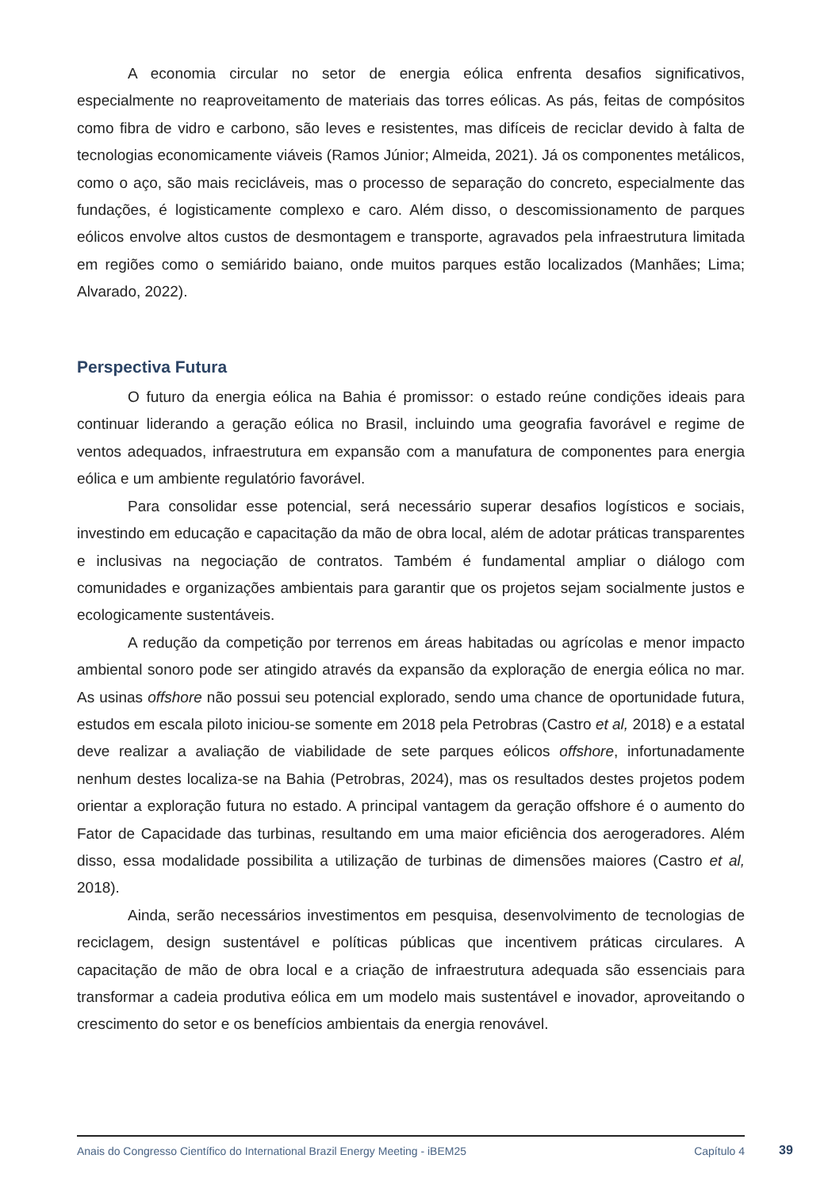A economia circular no setor de energia eólica enfrenta desafios significativos, especialmente no reaproveitamento de materiais das torres eólicas. As pás, feitas de compósitos como fibra de vidro e carbono, são leves e resistentes, mas difíceis de reciclar devido à falta de tecnologias economicamente viáveis (Ramos Júnior; Almeida, 2021). Já os componentes metálicos, como o aço, são mais recicláveis, mas o processo de separação do concreto, especialmente das fundações, é logisticamente complexo e caro. Além disso, o descomissionamento de parques eólicos envolve altos custos de desmontagem e transporte, agravados pela infraestrutura limitada em regiões como o semiárido baiano, onde muitos parques estão localizados (Manhães; Lima; Alvarado, 2022).
Perspectiva Futura
O futuro da energia eólica na Bahia é promissor: o estado reúne condições ideais para continuar liderando a geração eólica no Brasil, incluindo uma geografia favorável e regime de ventos adequados, infraestrutura em expansão com a manufatura de componentes para energia eólica e um ambiente regulatório favorável.
Para consolidar esse potencial, será necessário superar desafios logísticos e sociais, investindo em educação e capacitação da mão de obra local, além de adotar práticas transparentes e inclusivas na negociação de contratos. Também é fundamental ampliar o diálogo com comunidades e organizações ambientais para garantir que os projetos sejam socialmente justos e ecologicamente sustentáveis.
A redução da competição por terrenos em áreas habitadas ou agrícolas e menor impacto ambiental sonoro pode ser atingido através da expansão da exploração de energia eólica no mar. As usinas offshore não possui seu potencial explorado, sendo uma chance de oportunidade futura, estudos em escala piloto iniciou-se somente em 2018 pela Petrobras (Castro et al, 2018) e a estatal deve realizar a avaliação de viabilidade de sete parques eólicos offshore, infortunadamente nenhum destes localiza-se na Bahia (Petrobras, 2024), mas os resultados destes projetos podem orientar a exploração futura no estado. A principal vantagem da geração offshore é o aumento do Fator de Capacidade das turbinas, resultando em uma maior eficiência dos aerogeradores. Além disso, essa modalidade possibilita a utilização de turbinas de dimensões maiores (Castro et al, 2018).
Ainda, serão necessários investimentos em pesquisa, desenvolvimento de tecnologias de reciclagem, design sustentável e políticas públicas que incentivem práticas circulares. A capacitação de mão de obra local e a criação de infraestrutura adequada são essenciais para transformar a cadeia produtiva eólica em um modelo mais sustentável e inovador, aproveitando o crescimento do setor e os benefícios ambientais da energia renovável.
Anais do Congresso Científico do International Brazil Energy Meeting - iBEM25 Capítulo 4
39